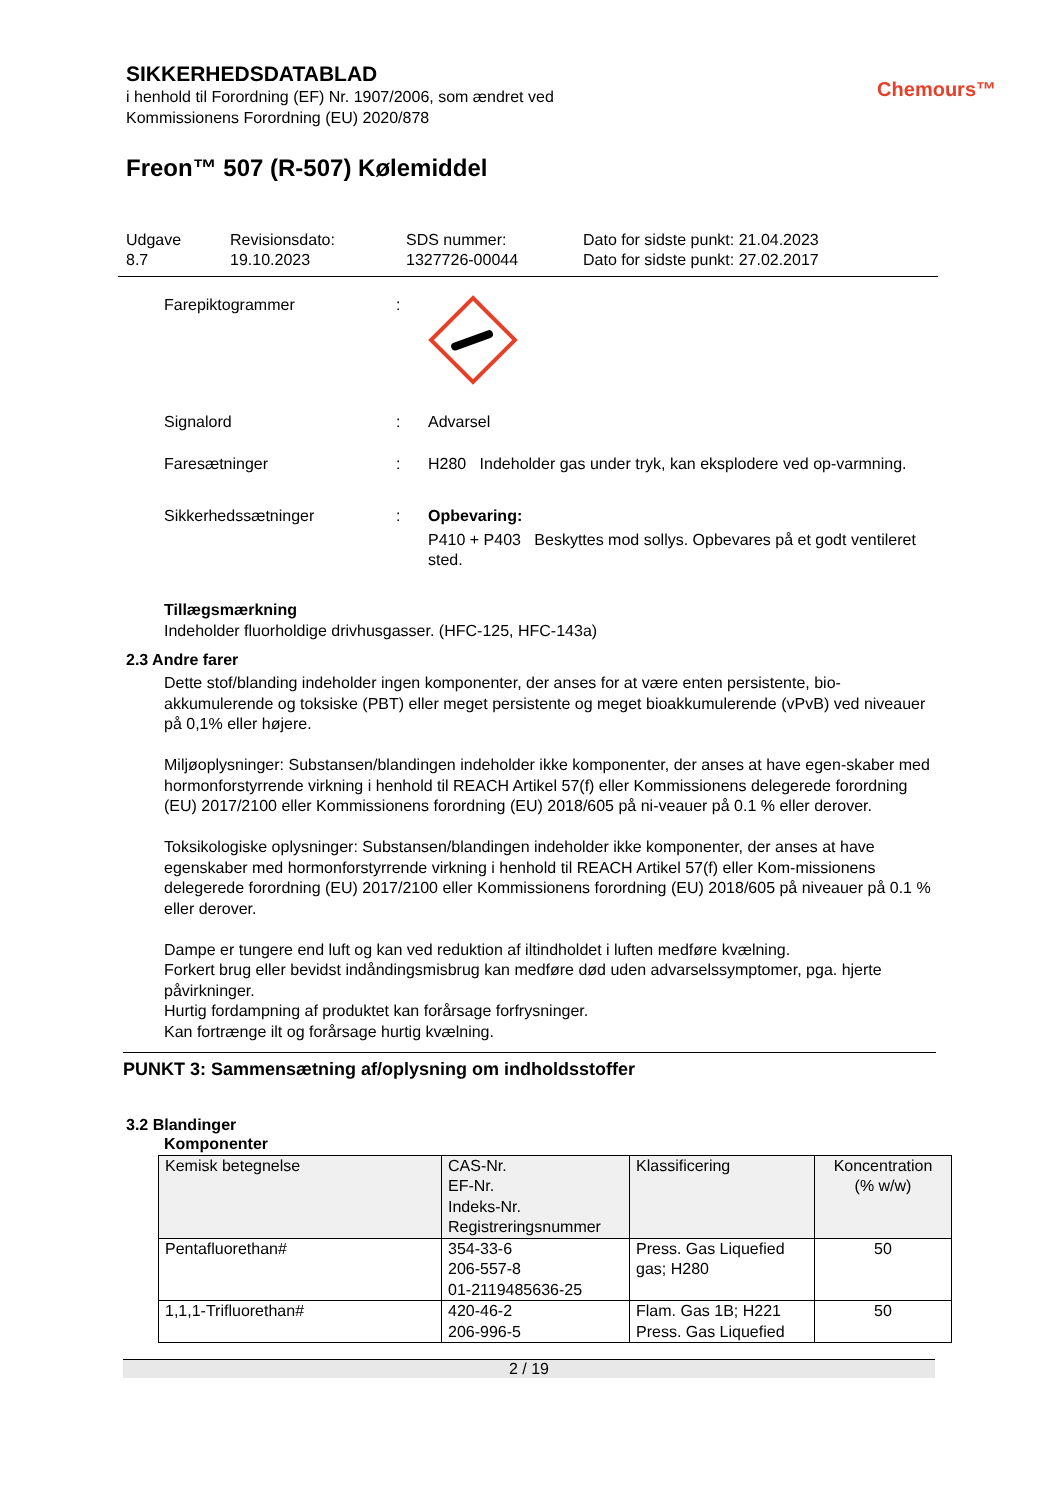Chemours™
SIKKERHEDSDATABLAD
i henhold til Forordning (EF) Nr. 1907/2006, som ændret ved
Kommissionens Forordning (EU) 2020/878
Freon™ 507 (R-507) Kølemiddel
Udgave
8.7
Revisionsdato:
19.10.2023
SDS nummer:
1327726-00044
Dato for sidste punkt: 21.04.2023
Dato for sidste punkt: 27.02.2017
Farepiktogrammer :
Signalord : Advarsel
Faresætninger : H280 Indeholder gas under tryk, kan eksplodere ved op-varmning.
Sikkerhedssætninger : Opbevaring:
P410 + P403 Beskyttes mod sollys. Opbevares på et godt ventileret sted.
Tillægsmærkning
Indeholder fluorholdige drivhusgasser. (HFC-125, HFC-143a)
2.3 Andre farer
Dette stof/blanding indeholder ingen komponenter, der anses for at være enten persistente, bio-akkumulerende og toksiske (PBT) eller meget persistente og meget bioakkumulerende (vPvB) ved niveauer på 0,1% eller højere.
Miljøoplysninger: Substansen/blandingen indeholder ikke komponenter, der anses at have egen-skaber med hormonforstyrrende virkning i henhold til REACH Artikel 57(f) eller Kommissionens delegerede forordning (EU) 2017/2100 eller Kommissionens forordning (EU) 2018/605 på ni-veauer på 0.1 % eller derover.
Toksikologiske oplysninger: Substansen/blandingen indeholder ikke komponenter, der anses at have egenskaber med hormonforstyrrende virkning i henhold til REACH Artikel 57(f) eller Kom-missionens delegerede forordning (EU) 2017/2100 eller Kommissionens forordning (EU) 2018/605 på niveauer på 0.1 % eller derover.
Dampe er tungere end luft og kan ved reduktion af iltindholdet i luften medføre kvælning.
Forkert brug eller bevidst indåndingsmisbrug kan medføre død uden advarselssymptomer, pga. hjerte påvirkninger.
Hurtig fordampning af produktet kan forårsage forfrysninger.
Kan fortrænge ilt og forårsage hurtig kvælning.
PUNKT 3: Sammensætning af/oplysning om indholdsstoffer
3.2 Blandinger
Komponenter
| Kemisk betegnelse | CAS-Nr. EF-Nr. Indeks-Nr. Registreringsnummer | Klassificering | Koncentration (% w/w) |
| --- | --- | --- | --- |
| Pentafluorethan# | 354-33-6 206-557-8 01-2119485636-25 | Press. Gas Liquefied gas; H280 | 50 |
| 1,1,1-Trifluorethan# | 420-46-2 206-996-5 | Flam. Gas 1B; H221 Press. Gas Liquefied | 50 |
2 / 19